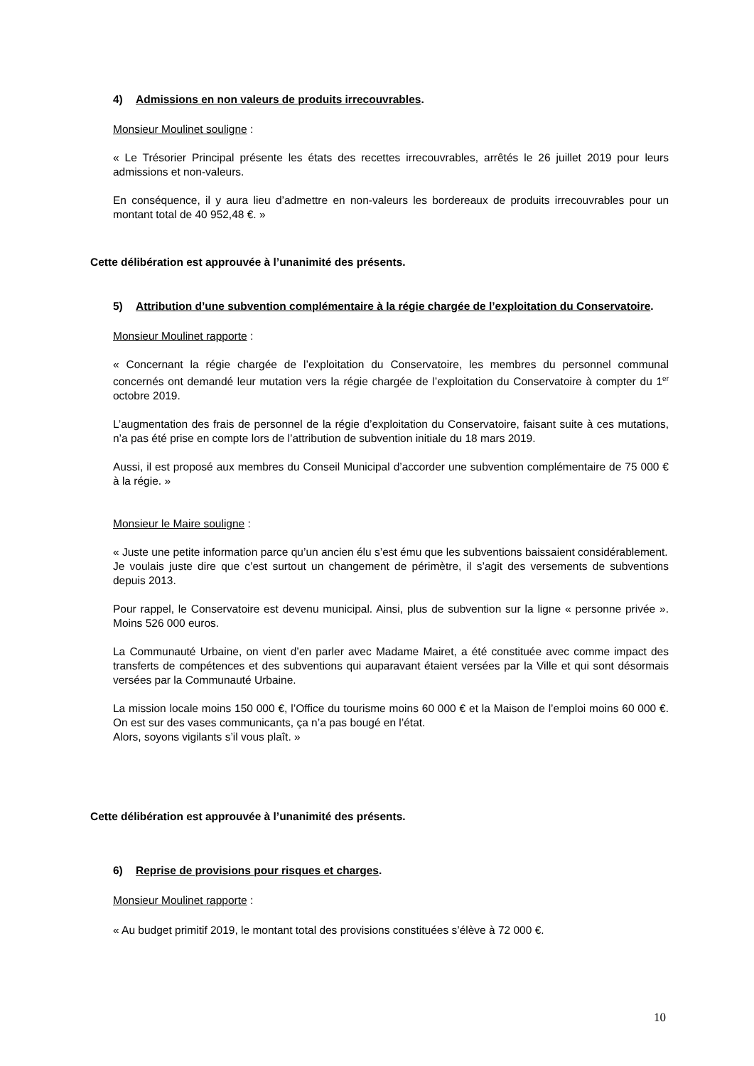4) Admissions en non valeurs de produits irrecouvrables.
Monsieur Moulinet souligne :
« Le Trésorier Principal présente les états des recettes irrecouvrables, arrêtés le 26 juillet 2019 pour leurs admissions et non-valeurs.
En conséquence, il y aura lieu d’admettre en non-valeurs les bordereaux de produits irrecouvrables pour un montant total de 40 952,48 €. »
Cette délibération est approuvée à l’unanimité des présents.
5) Attribution d’une subvention complémentaire à la régie chargée de l’exploitation du Conservatoire.
Monsieur Moulinet rapporte :
« Concernant la régie chargée de l’exploitation du Conservatoire, les membres du personnel communal concernés ont demandé leur mutation vers la régie chargée de l’exploitation du Conservatoire à compter du 1<sup>er</sup> octobre 2019.
L’augmentation des frais de personnel de la régie d’exploitation du Conservatoire, faisant suite à ces mutations, n’a pas été prise en compte lors de l’attribution de subvention initiale du 18 mars 2019.
Aussi, il est proposé aux membres du Conseil Municipal d’accorder une subvention complémentaire de 75 000 € à la régie. »
Monsieur le Maire souligne :
« Juste une petite information parce qu’un ancien élu s’est ému que les subventions baissaient considérablement.
Je voulais juste dire que c’est surtout un changement de périmètre, il s’agit des versements de subventions depuis 2013.
Pour rappel, le Conservatoire est devenu municipal. Ainsi, plus de subvention sur la ligne « personne privée ». Moins 526 000 euros.
La Communauté Urbaine, on vient d’en parler avec Madame Mairet, a été constituée avec comme impact des transferts de compétences et des subventions qui auparavant étaient versées par la Ville et qui sont désormais versées par la Communauté Urbaine.
La mission locale moins 150 000 €, l’Office du tourisme moins 60 000 € et la Maison de l’emploi moins 60 000 €. On est sur des vases communicants, ça n’a pas bougé en l’état.
Alors, soyons vigilants s’il vous plaît. »
Cette délibération est approuvée à l’unanimité des présents.
6) Reprise de provisions pour risques et charges.
Monsieur Moulinet rapporte :
« Au budget primitif 2019, le montant total des provisions constituées s’élève à 72 000 €.
10